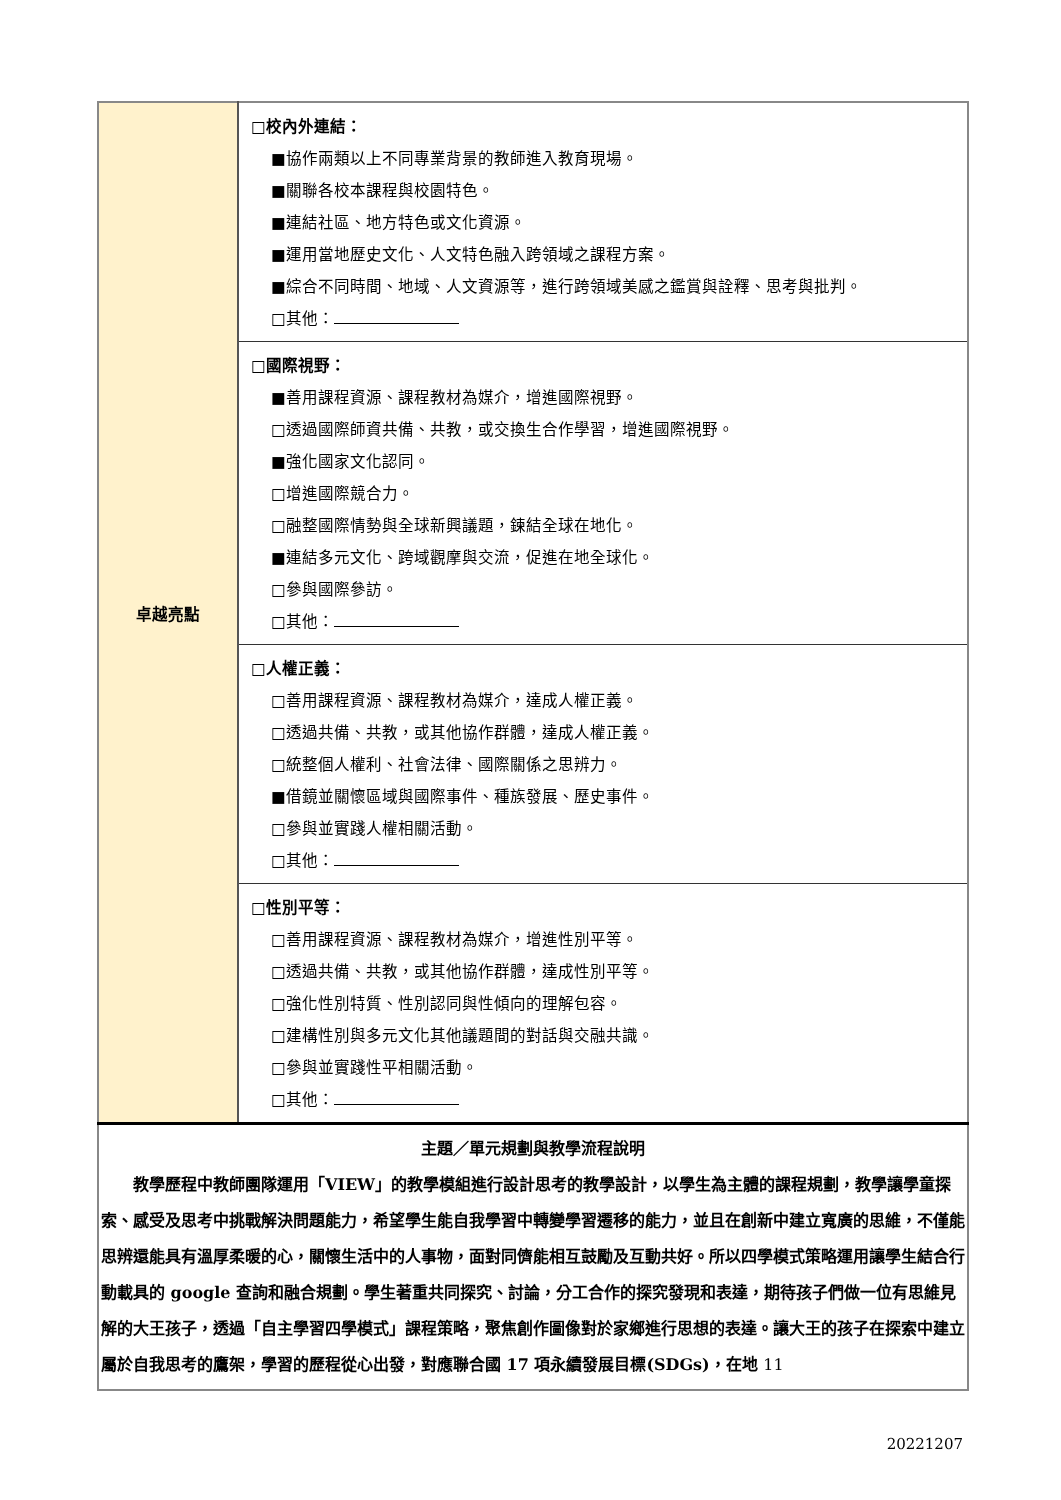| 卓越亮點 | □校內外連結： ■協作兩類以上不同專業背景的教師進入教育現場。 ■關聯各校本課程與校園特色。 ■連結社區、地方特色或文化資源。 ■運用當地歷史文化、人文特色融入跨領域之課程方案。 ■綜合不同時間、地域、人文資源等，進行跨領域美感之鑑賞與詮釋、思考與批判。 □其他： |
| | □國際視野： ■善用課程資源、課程教材為媒介，增進國際視野。 □透過國際師資共備、共教，或交換生合作學習，增進國際視野。 ■強化國家文化認同。 □增進國際競合力。 □融整國際情勢與全球新興議題，鍊結全球在地化。 ■連結多元文化、跨域觀摩與交流，促進在地全球化。 □參與國際參訪。 □其他： |
| | □人權正義： □善用課程資源、課程教材為媒介，達成人權正義。 □透過共備、共教，或其他協作群體，達成人權正義。 □統整個人權利、社會法律、國際關係之思辨力。 ■借鏡並關懷區域與國際事件、種族發展、歷史事件。 □參與並實踐人權相關活動。 □其他： |
| | □性別平等： □善用課程資源、課程教材為媒介，增進性別平等。 □透過共備、共教，或其他協作群體，達成性別平等。 □強化性別特質、性別認同與性傾向的理解包容。 □建構性別與多元文化其他議題間的對話與交融共識。 □參與並實踐性平相關活動。 □其他： |
| 主題／單元規劃與教學流程說明 教學歷程中教師團隊運用「VIEW」的教學模組進行設計思考的教學設計，以學生為主體的課程規劃，教學讓學童探索、感受及思考中挑戰解決問題能力，希望學生能自我學習中轉變學習遷移的能力，並且在創新中建立寬廣的思維，不僅能思辨還能具有溫厚柔暖的心，關懷生活中的人事物，面對同儕能相互鼓勵及互動共好。所以四學模式策略運用讓學生結合行動載具的 google 查詢和融合規劃。學生著重共同探究、討論，分工合作的探究發現和表達，期待孩子們做一位有思維見解的大王孩子，透過「自主學習四學模式」課程策略，聚焦創作圖像對於家鄉進行思想的表達。讓大王的孩子在探索中建立屬於自我思考的鷹架，學習的歷程從心出發，對應聯合國 17 項永續發展目標(SDGs)，在地 11 | |
20221207